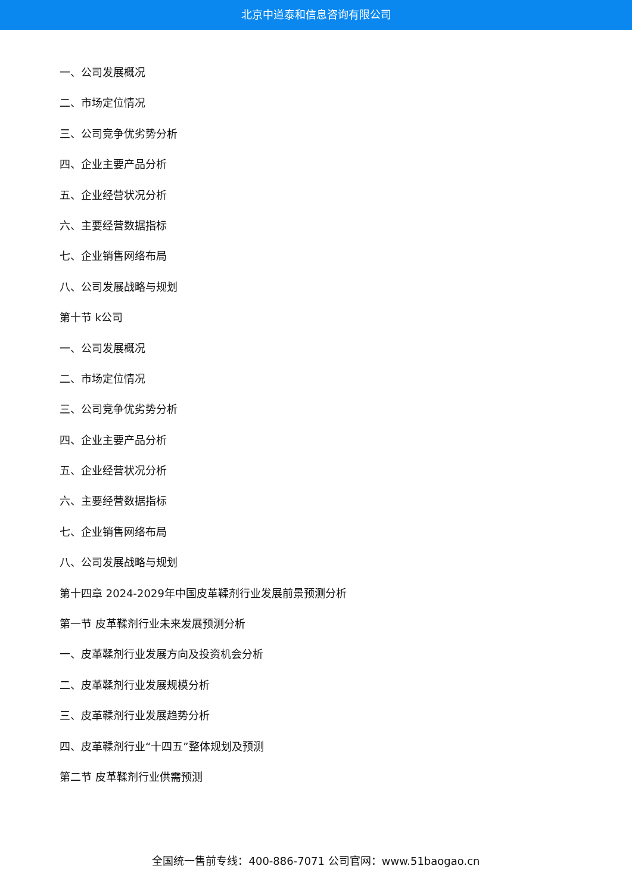北京中道泰和信息咨询有限公司
一、公司发展概况
二、市场定位情况
三、公司竞争优劣势分析
四、企业主要产品分析
五、企业经营状况分析
六、主要经营数据指标
七、企业销售网络布局
八、公司发展战略与规划
第十节 k公司
一、公司发展概况
二、市场定位情况
三、公司竞争优劣势分析
四、企业主要产品分析
五、企业经营状况分析
六、主要经营数据指标
七、企业销售网络布局
八、公司发展战略与规划
第十四章 2024-2029年中国皮革鞣剂行业发展前景预测分析
第一节 皮革鞣剂行业未来发展预测分析
一、皮革鞣剂行业发展方向及投资机会分析
二、皮革鞣剂行业发展规模分析
三、皮革鞣剂行业发展趋势分析
四、皮革鞣剂行业“十四五”整体规划及预测
第二节 皮革鞣剂行业供需预测
全国统一售前专线：400-886-7071 公司官网：www.51baogao.cn